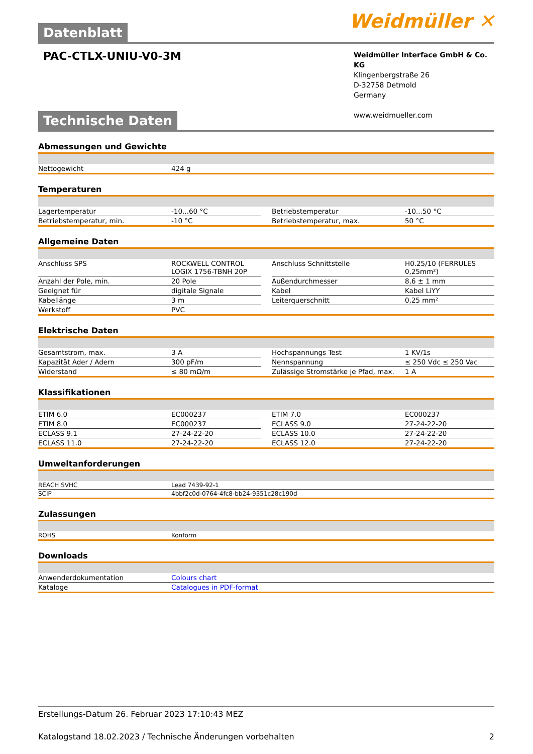Datenblatt
Weidmüller ✕
PAC-CTLX-UNIU-V0-3M
Weidmüller Interface GmbH & Co. KG
Klingenbergstraße 26
D-32758 Detmold
Germany
www.weidmueller.com
Technische Daten
Abmessungen und Gewichte
| Nettogewicht | 424 g |
Temperaturen
| Lagertemperatur | -10...60 °C | | Betriebstemperatur | -10...50 °C |
| Betriebstemperatur, min. | -10 °C | | Betriebstemperatur, max. | 50 °C |
Allgemeine Daten
| Anschluss SPS | ROCKWELL CONTROL LOGIX 1756-TBNH 20P | | Anschluss Schnittstelle | H0.25/10 (FERRULES 0,25mm²) |
| Anzahl der Pole, min. | 20 Pole | | Außendurchmesser | 8,6 ± 1 mm |
| Geeignet für | digitale Signale | | Kabel | Kabel LiYY |
| Kabellänge | 3 m | | Leiterquerschnitt | 0,25 mm² |
| Werkstoff | PVC | | | |
Elektrische Daten
| Gesamtstrom, max. | 3 A | | Hochspannungs Test | 1 KV/1s |
| Kapazität Ader / Adern | 300 pF/m | | Nennspannung | ≤ 250 Vdc ≤ 250 Vac |
| Widerstand | ≤ 80 mΩ/m | | Zulässige Stromstärke je Pfad, max. | 1 A |
Klassifikationen
| ETIM 6.0 | EC000237 | | ETIM 7.0 | EC000237 |
| ETIM 8.0 | EC000237 | | ECLASS 9.0 | 27-24-22-20 |
| ECLASS 9.1 | 27-24-22-20 | | ECLASS 10.0 | 27-24-22-20 |
| ECLASS 11.0 | 27-24-22-20 | | ECLASS 12.0 | 27-24-22-20 |
Umweltanforderungen
| REACH SVHC | Lead 7439-92-1 |
| SCIP | 4bbf2c0d-0764-4fc8-bb24-9351c28c190d |
Zulassungen
| ROHS | Konform |
Downloads
| Anwenderdokumentation | Colours chart |
| Kataloge | Catalogues in PDF-format |
Erstellungs-Datum 26. Februar 2023 17:10:43 MEZ
Katalogstand 18.02.2023 / Technische Änderungen vorbehalten 2